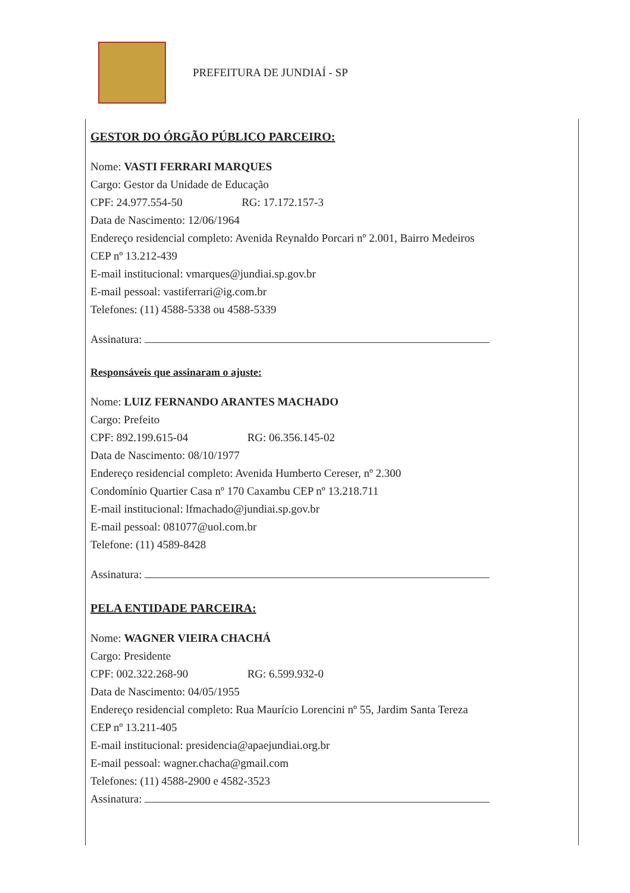PREFEITURA DE JUNDIAÍ - SP
GESTOR DO ÓRGÃO PÚBLICO PARCEIRO:
Nome: VASTI FERRARI MARQUES
Cargo: Gestor da Unidade de Educação
CPF: 24.977.554-50 RG: 17.172.157-3
Data de Nascimento: 12/06/1964
Endereço residencial completo: Avenida Reynaldo Porcari nº 2.001, Bairro Medeiros
CEP nº 13.212-439
E-mail institucional: vmarques@jundiai.sp.gov.br
E-mail pessoal: vastiferrari@ig.com.br
Telefones: (11) 4588-5338 ou 4588-5339
Assinatura:
Responsáveis que assinaram o ajuste:
Nome: LUIZ FERNANDO ARANTES MACHADO
Cargo: Prefeito
CPF: 892.199.615-04 RG: 06.356.145-02
Data de Nascimento: 08/10/1977
Endereço residencial completo: Avenida Humberto Cereser, nº 2.300
Condomínio Quartier Casa nº 170 Caxambu CEP nº 13.218.711
E-mail institucional: lfmachado@jundiai.sp.gov.br
E-mail pessoal: 081077@uol.com.br
Telefone: (11) 4589-8428
Assinatura:
PELA ENTIDADE PARCEIRA:
Nome: WAGNER VIEIRA CHACHÁ
Cargo: Presidente
CPF: 002.322.268-90 RG: 6.599.932-0
Data de Nascimento: 04/05/1955
Endereço residencial completo: Rua Maurício Lorencini nº 55, Jardim Santa Tereza
CEP nº 13.211-405
E-mail institucional: presidencia@apaejundiai.org.br
E-mail pessoal: wagner.chacha@gmail.com
Telefones: (11) 4588-2900 e 4582-3523
Assinatura: